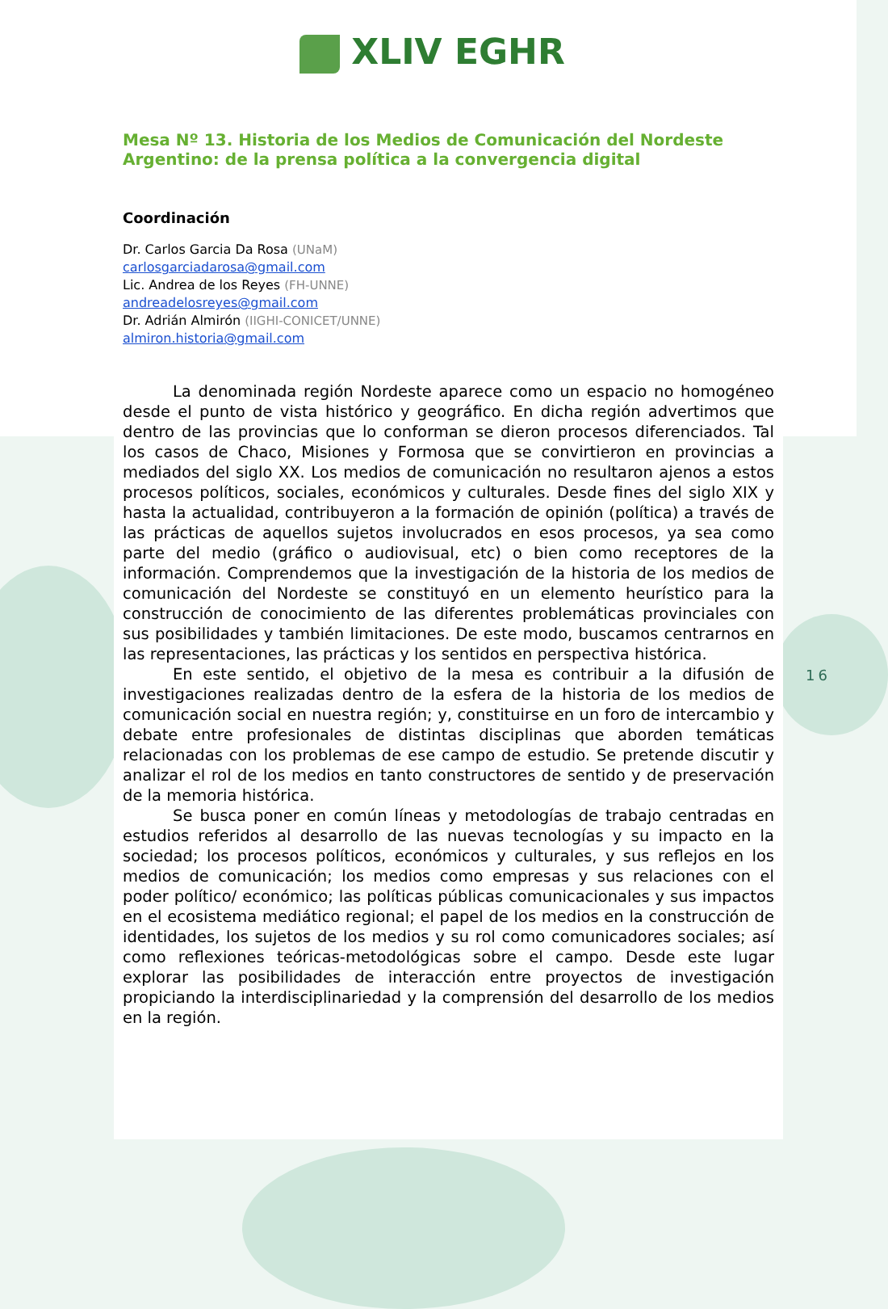XLIV EGHR
Mesa Nº 13. Historia de los Medios de Comunicación del Nordeste Argentino: de la prensa política a la convergencia digital
Coordinación
Dr. Carlos Garcia Da Rosa (UNaM)
carlosgarciadarosa@gmail.com
Lic. Andrea de los Reyes (FH-UNNE)
andreadelosreyes@gmail.com
Dr. Adrián Almirón (IIGHI-CONICET/UNNE)
almiron.historia@gmail.com
La denominada región Nordeste aparece como un espacio no homogéneo desde el punto de vista histórico y geográfico. En dicha región advertimos que dentro de las provincias que lo conforman se dieron procesos diferenciados. Tal los casos de Chaco, Misiones y Formosa que se convirtieron en provincias a mediados del siglo XX. Los medios de comunicación no resultaron ajenos a estos procesos políticos, sociales, económicos y culturales. Desde fines del siglo XIX y hasta la actualidad, contribuyeron a la formación de opinión (política) a través de las prácticas de aquellos sujetos involucrados en esos procesos, ya sea como parte del medio (gráfico o audiovisual, etc) o bien como receptores de la información. Comprendemos que la investigación de la historia de los medios de comunicación del Nordeste se constituyó en un elemento heurístico para la construcción de conocimiento de las diferentes problemáticas provinciales con sus posibilidades y también limitaciones. De este modo, buscamos centrarnos en las representaciones, las prácticas y los sentidos en perspectiva histórica.
En este sentido, el objetivo de la mesa es contribuir a la difusión de investigaciones realizadas dentro de la esfera de la historia de los medios de comunicación social en nuestra región; y, constituirse en un foro de intercambio y debate entre profesionales de distintas disciplinas que aborden temáticas relacionadas con los problemas de ese campo de estudio. Se pretende discutir y analizar el rol de los medios en tanto constructores de sentido y de preservación de la memoria histórica.
Se busca poner en común líneas y metodologías de trabajo centradas en estudios referidos al desarrollo de las nuevas tecnologías y su impacto en la sociedad; los procesos políticos, económicos y culturales, y sus reflejos en los medios de comunicación; los medios como empresas y sus relaciones con el poder político/ económico; las políticas públicas comunicacionales y sus impactos en el ecosistema mediático regional; el papel de los medios en la construcción de identidades, los sujetos de los medios y su rol como comunicadores sociales; así como reflexiones teóricas-metodológicas sobre el campo. Desde este lugar explorar las posibilidades de interacción entre proyectos de investigación propiciando la interdisciplinariedad y la comprensión del desarrollo de los medios en la región.
16